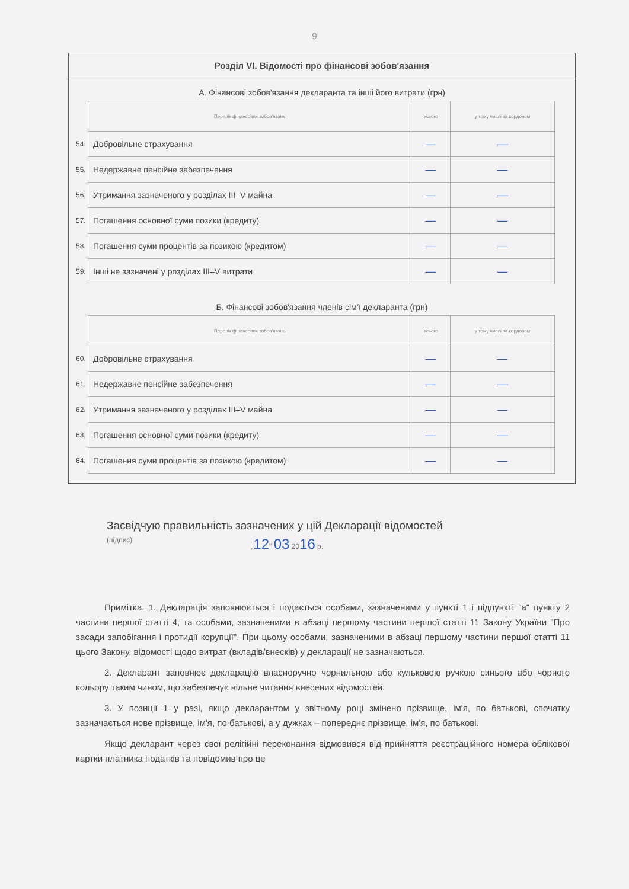9
Розділ VI. Відомості про фінансові зобов'язання
А. Фінансові зобов'язання декларанта та інші його витрати (грн)
| | Перелік фінансових зобов'язань | Усього | у тому числі за кордоном |
| 54. | Добровільне страхування | — | — |
| 55. | Недержавне пенсійне забезпечення | — | — |
| 56. | Утримання зазначеного у розділах III–V майна | — | — |
| 57. | Погашення основної суми позики (кредиту) | — | — |
| 58. | Погашення суми процентів за позикою (кредитом) | — | — |
| 59. | Інші не зазначені у розділах III–V витрати | — | — |
Б. Фінансові зобов'язання членів сім'ї декларанта (грн)
| | Перелік фінансових зобов'язань | Усього | у тому числі за кордоном |
| 60. | Добровільне страхування | — | — |
| 61. | Недержавне пенсійне забезпечення | — | — |
| 62. | Утримання зазначеного у розділах III–V майна | — | — |
| 63. | Погашення основної суми позики (кредиту) | — | — |
| 64. | Погашення суми процентів за позикою (кредитом) | — | — |
Засвідчую правильність зазначених у цій Декларації відомостей
(підпис) „12" 03 2016 р.
Примітка. 1. Декларація заповнюється і подається особами, зазначеними у пункті 1 і підпункті "а" пункту 2 частини першої статті 4, та особами, зазначеними в абзаці першому частини першої статті 11 Закону України "Про засади запобігання і протидії корупції". При цьому особами, зазначеними в абзаці першому частини першої статті 11 цього Закону, відомості щодо витрат (вкладів/внесків) у декларації не зазначаються.
2. Декларант заповнює декларацію власноручно чорнильною або кульковою ручкою синього або чорного кольору таким чином, що забезпечує вільне читання внесених відомостей.
3. У позиції 1 у разі, якщо декларантом у звітному році змінено прізвище, ім'я, по батькові, спочатку зазначається нове прізвище, ім'я, по батькові, а у дужках – попереднє прізвище, ім'я, по батькові.
Якщо декларант через свої релігійні переконання відмовився від прийняття реєстраційного номера облікової картки платника податків та повідомив про це